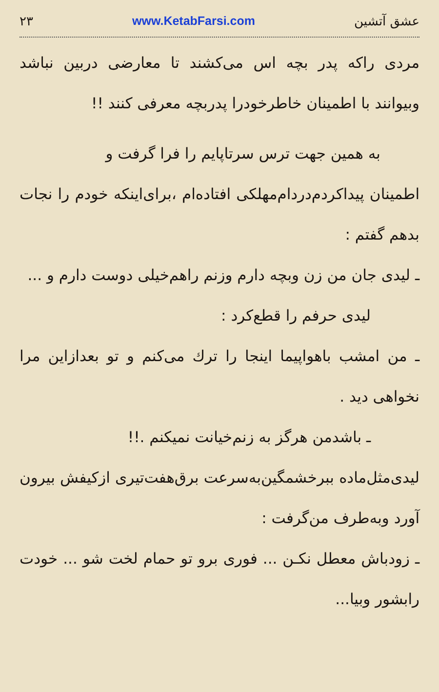۲۳ www.KetabFarsi.com عشق آتشین
مردی راکه پدر بچه اس می‌کشند تا معارضی دربین نباشد وبیوانند با اطمینان خاطرخودرا پدربچه معرفی کنند !!
به همین جهت ترس سرتاپایم را فرا گرفت و
اطمینان پیداکردم‌دردام‌مهلکی افتاده‌ام ،برای‌اینکه خودم را نجات بدهم گفتم :
ـ لیدی جان من زن وبچه دارم وزنم راهم‌خیلی دوست دارم و ...
لیدی حرفم را قطع‌کرد :
ـ من امشب باهواپیما اینجا را ترك می‌کنم و تو بعدازاین مرا نخواهی دید .
ـ باشدمن هرگز به زنم‌خیانت نمیکنم .!!
لیدی‌مثل‌ماده ببرخشمگین‌به‌سرعت برق‌هفت‌تیری ازکیفش بیرون آورد وبه‌طرف من‌گرفت :
ـ زودباش معطل نکـن ... فوری برو تو حمام لخت شو ... خودت رابشور وبیا...